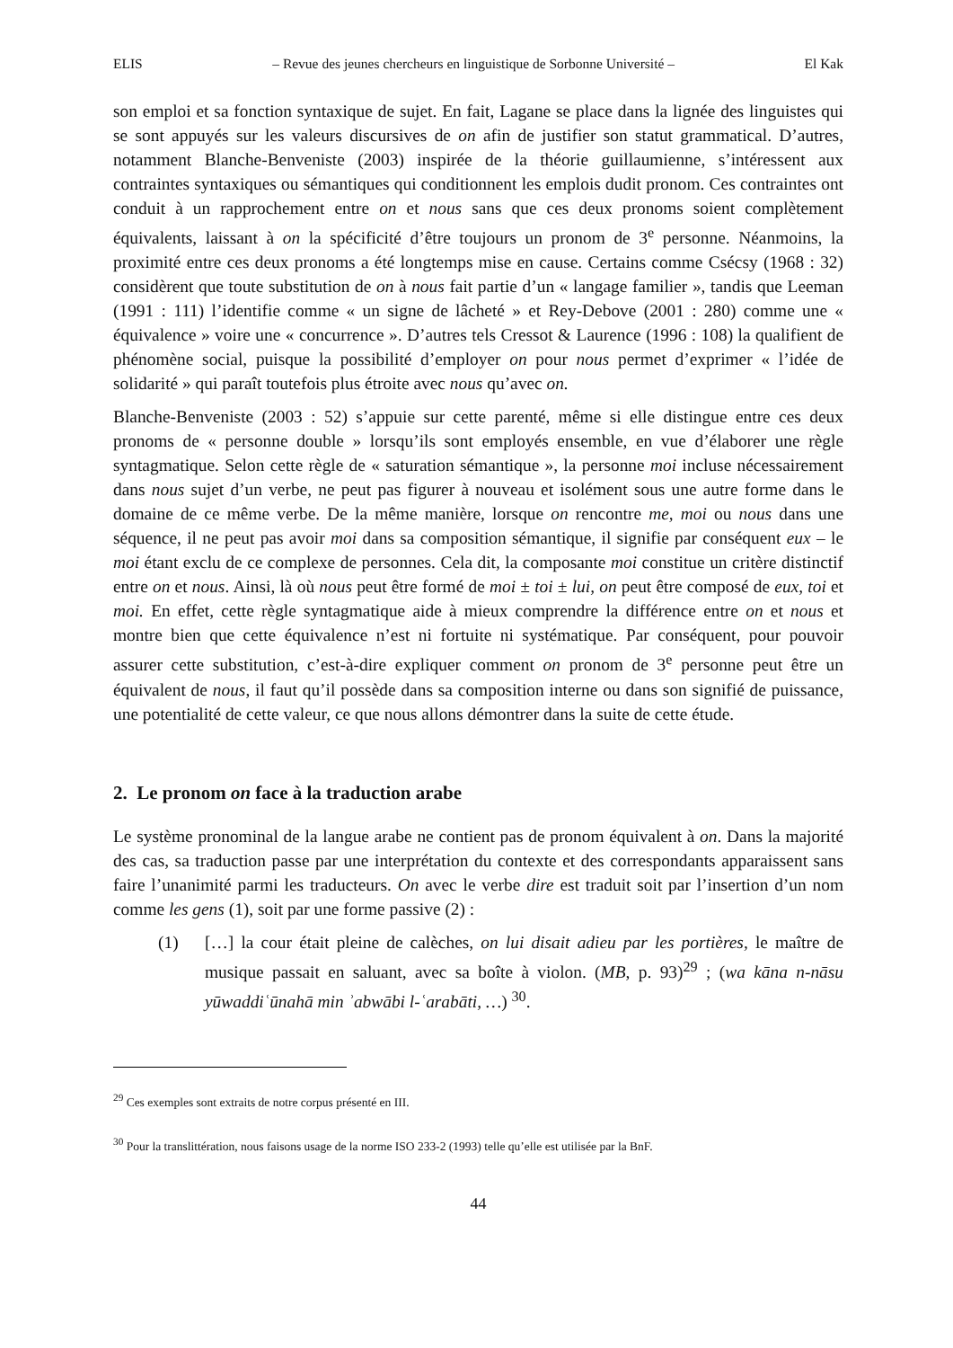ELIS – Revue des jeunes chercheurs en linguistique de Sorbonne Université – El Kak
son emploi et sa fonction syntaxique de sujet. En fait, Lagane se place dans la lignée des linguistes qui se sont appuyés sur les valeurs discursives de on afin de justifier son statut grammatical. D’autres, notamment Blanche-Benveniste (2003) inspirée de la théorie guillaumienne, s’intéressent aux contraintes syntaxiques ou sémantiques qui conditionnent les emplois dudit pronom. Ces contraintes ont conduit à un rapprochement entre on et nous sans que ces deux pronoms soient complètement équivalents, laissant à on la spécificité d’être toujours un pronom de 3<sup>e</sup> personne. Néanmoins, la proximité entre ces deux pronoms a été longtemps mise en cause. Certains comme Csécsy (1968 : 32) considèrent que toute substitution de on à nous fait partie d’un « langage familier », tandis que Leeman (1991 : 111) l’identifie comme « un signe de lâcheté » et Rey-Debove (2001 : 280) comme une « équivalence » voire une « concurrence ». D’autres tels Cressot & Laurence (1996 : 108) la qualifient de phénomène social, puisque la possibilité d’employer on pour nous permet d’exprimer « l’idée de solidarité » qui paraît toutefois plus étroite avec nous qu’avec on.
Blanche-Benveniste (2003 : 52) s’appuie sur cette parenté, même si elle distingue entre ces deux pronoms de « personne double » lorsqu’ils sont employés ensemble, en vue d’élaborer une règle syntagmatique. Selon cette règle de « saturation sémantique », la personne moi incluse nécessairement dans nous sujet d’un verbe, ne peut pas figurer à nouveau et isolément sous une autre forme dans le domaine de ce même verbe. De la même manière, lorsque on rencontre me, moi ou nous dans une séquence, il ne peut pas avoir moi dans sa composition sémantique, il signifie par conséquent eux – le moi étant exclu de ce complexe de personnes. Cela dit, la composante moi constitue un critère distinctif entre on et nous. Ainsi, là où nous peut être formé de moi ± toi ± lui, on peut être composé de eux, toi et moi. En effet, cette règle syntagmatique aide à mieux comprendre la différence entre on et nous et montre bien que cette équivalence n’est ni fortuite ni systématique. Par conséquent, pour pouvoir assurer cette substitution, c’est-à-dire expliquer comment on pronom de 3<sup>e</sup> personne peut être un équivalent de nous, il faut qu’il possède dans sa composition interne ou dans son signifié de puissance, une potentialité de cette valeur, ce que nous allons démontrer dans la suite de cette étude.
2. Le pronom on face à la traduction arabe
Le système pronominal de la langue arabe ne contient pas de pronom équivalent à on. Dans la majorité des cas, sa traduction passe par une interprétation du contexte et des correspondants apparaissent sans faire l’unanimité parmi les traducteurs. On avec le verbe dire est traduit soit par l’insertion d’un nom comme les gens (1), soit par une forme passive (2) :
(1) […] la cour était pleine de calèches, on lui disait adieu par les portières, le maître de musique passait en saluant, avec sa boîte à violon. (MB, p. 93)<sup>29</sup> ; (wa kāna n-nāsu yūwaddiʿūnahā min ʾabwābi l-ʿarabāti, …) <sup>30</sup>.
<sup>29</sup> Ces exemples sont extraits de notre corpus présenté en III.
<sup>30</sup> Pour la translittération, nous faisons usage de la norme ISO 233-2 (1993) telle qu’elle est utilisée par la BnF.
44